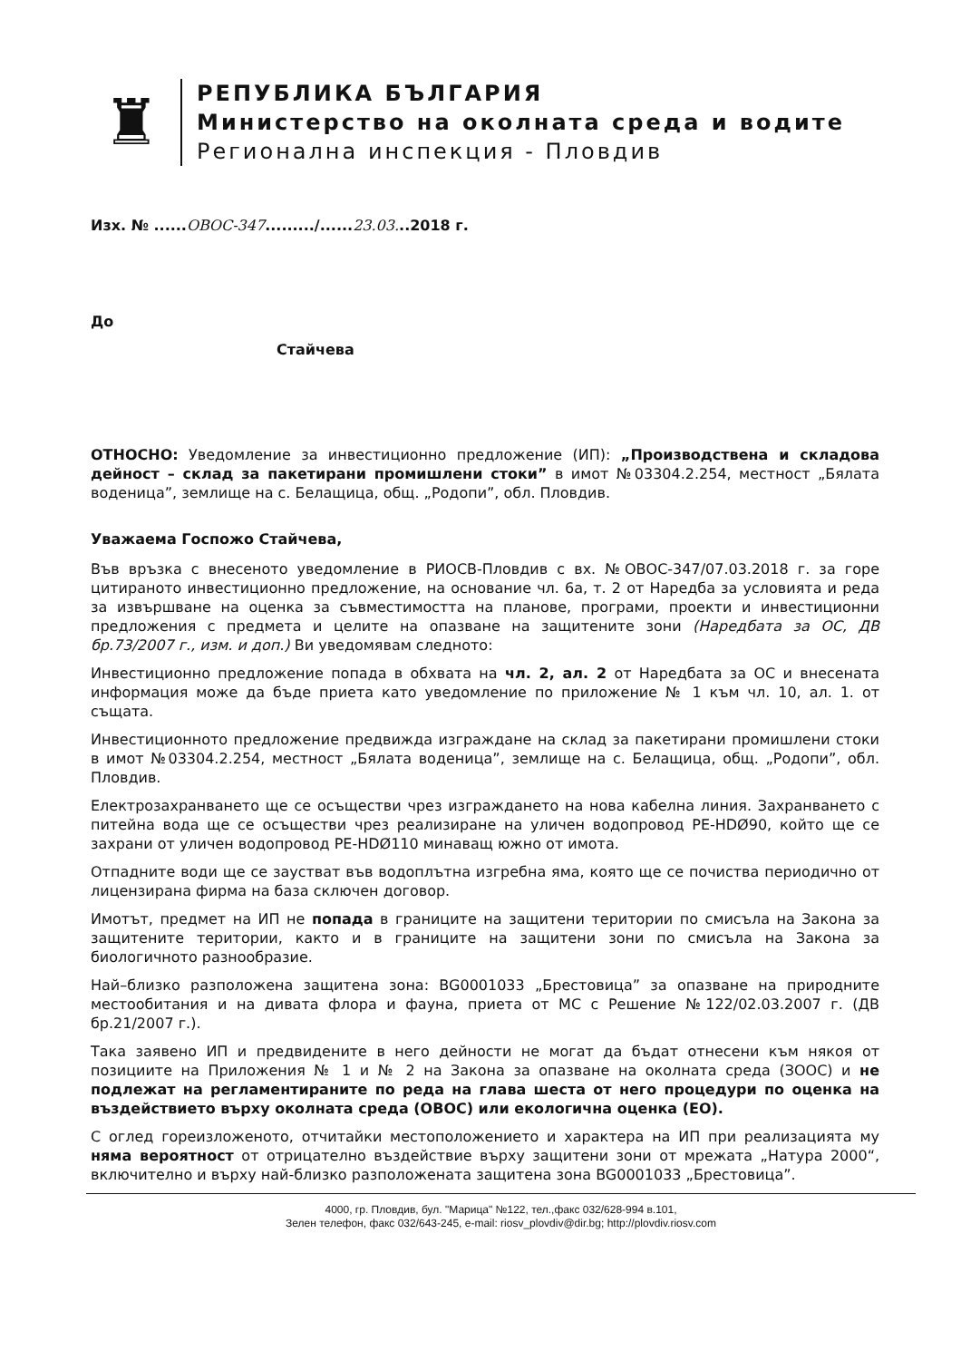♜
РЕПУБЛИКА БЪЛГАРИЯ
Министерство на околната среда и водите
Регионална инспекция - Пловдив
Изх. № ......ОВОС-347........./......23.03...2018 г.
До
Стайчева
ОТНОСНО: Уведомление за инвестиционно предложение (ИП): „Производствена и складова дейност – склад за пакетирани промишлени стоки” в имот №03304.2.254, местност „Бялата воденица”, землище на с. Белащица, общ. „Родопи”, обл. Пловдив.
Уважаема Госпожо Стайчева,
Във връзка с внесеното уведомление в РИОСВ-Пловдив с вх. №ОВОС-347/07.03.2018 г. за горе цитираното инвестиционно предложение, на основание чл. 6а, т. 2 от Наредба за условията и реда за извършване на оценка за съвместимостта на планове, програми, проекти и инвестиционни предложения с предмета и целите на опазване на защитените зони (Наредбата за ОС, ДВ бр.73/2007 г., изм. и доп.) Ви уведомявам следното:
Инвестиционно предложение попада в обхвата на чл. 2, ал. 2 от Наредбата за ОС и внесената информация може да бъде приета като уведомление по приложение № 1 към чл. 10, ал. 1. от същата.
Инвестиционното предложение предвижда изграждане на склад за пакетирани промишлени стоки в имот №03304.2.254, местност „Бялата воденица”, землище на с. Белащица, общ. „Родопи”, обл. Пловдив.
Електрозахранването ще се осъществи чрез изграждането на нова кабелна линия. Захранването с питейна вода ще се осъществи чрез реализиране на уличен водопровод PE-HDØ90, който ще се захрани от уличен водопровод PE-HDØ110 минаващ южно от имота.
Отпадните води ще се заустват във водоплътна изгребна яма, която ще се почиства периодично от лицензирана фирма на база сключен договор.
Имотът, предмет на ИП не попада в границите на защитени територии по смисъла на Закона за защитените територии, както и в границите на защитени зони по смисъла на Закона за биологичното разнообразие.
Най–близко разположена защитена зона: BG0001033 „Брестовица” за опазване на природните местообитания и на дивата флора и фауна, приета от МС с Решение №122/02.03.2007 г. (ДВ бр.21/2007 г.).
Така заявено ИП и предвидените в него дейности не могат да бъдат отнесени към някоя от позициите на Приложения № 1 и № 2 на Закона за опазване на околната среда (ЗООС) и не подлежат на регламентираните по реда на глава шеста от него процедури по оценка на въздействието върху околната среда (ОВОС) или екологична оценка (ЕО).
С оглед гореизложеното, отчитайки местоположението и характера на ИП при реализацията му няма вероятност от отрицателно въздействие върху защитени зони от мрежата „Натура 2000“, включително и върху най-близко разположената защитена зона BG0001033 „Брестовица”.
4000, гр. Пловдив, бул. "Марица" №122, тел.,факс 032/628-994 в.101,
Зелен телефон, факс 032/643-245, e-mail: riosv_plovdiv@dir.bg; http://plovdiv.riosv.com